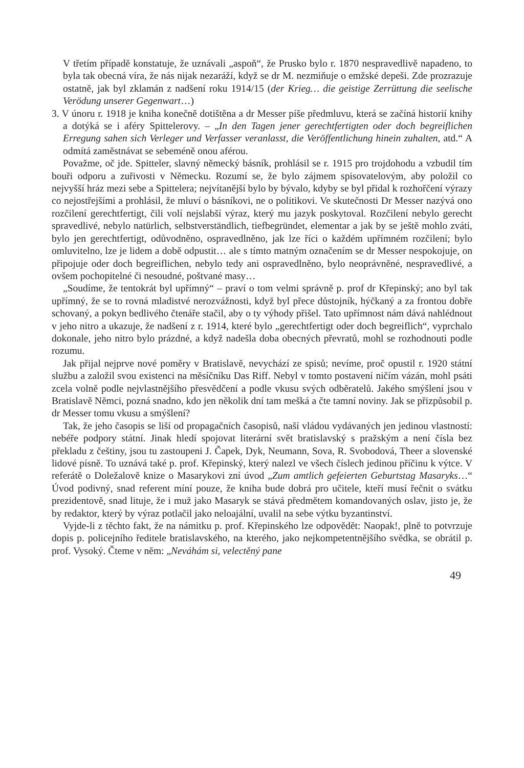V třetím případě konstatuje, že uznávali „aspoň“, že Prusko bylo r. 1870 nespravedlivě napadeno, to byla tak obecná víra, že nás nijak nezaráží, když se dr M. nezmiňuje o emžské depeši. Zde prozrazuje ostatně, jak byl zklamán z nadšení roku 1914/15 (der Krieg… die geistige Zerrüttung die seelische Verödung unserer Gegenwart…)
3. V únoru r. 1918 je kniha konečně dotištěna a dr Messer píše předmluvu, která se začíná historií knihy a dotýká se i aféry Spittelerovy. – „In den Tagen jener gerechtfertigten oder doch begreiflichen Erregung sahen sich Verleger und Verfasser veranlasst, die Veröffentlichung hinein zuhalten, atd.“ A odmítá zaměstnávat se sebeméně onou aférou.
Považme, oč jde. Spitteler, slavný německý básník, prohlásil se r. 1915 pro trojdohodu a vzbudil tím bouři odporu a zuřivosti v Německu. Rozumí se, že bylo zájmem spisovatelovým, aby položil co nejvyšší hráz mezi sebe a Spittelera; nejvítanější bylo by bývalo, kdyby se byl přidal k rozhořčení výrazy co nejostřejšími a prohlásil, že mluví o básníkovi, ne o politikovi. Ve skutečnosti Dr Messer nazývá ono rozčilení gerechtfertigt, čili volí nejslabší výraz, který mu jazyk poskytoval. Rozčilení nebylo gerecht spravedlivé, nebylo natürlich, selbstverständlich, tiefbegründet, elementar a jak by se ještě mohlo zváti, bylo jen gerechtfertigt, odůvodněno, ospravedlněno, jak lze říci o každém upřímném rozčilení; bylo omluvitelno, lze je lidem a době odpustit… ale s tímto matným označením se dr Messer nespokojuje, on připojuje oder doch begreiflichen, nebylo tedy ani ospravedlněno, bylo neoprávněné, nespravedlivé, a ovšem pochopitelné či nesoudné, poštvané masy…
„Soudíme, že tentokrát byl upřímný“ – praví o tom velmi správně p. prof dr Křepinský; ano byl tak upřímný, že se to rovná mladistvé nerozvážnosti, když byl přece důstojník, hýčkaný a za frontou dobře schovaný, a pokyn bedlivého čtenáře stačil, aby o ty výhody přišel. Tato upřímnost nám dává nahlédnout v jeho nitro a ukazuje, že nadšení z r. 1914, které bylo „gerechtfertigt oder doch begreiflich“, vyprchalo dokonale, jeho nitro bylo prázdné, a když nadešla doba obecných převratů, mohl se rozhodnouti podle rozumu.
Jak přijal nejprve nové poměry v Bratislavě, nevychází ze spisů; nevíme, proč opustil r. 1920 státní službu a založil svou existenci na měsíčníku Das Riff. Nebyl v tomto postavení ničím vázán, mohl psáti zcela volně podle nejvlastnějšího přesvědčení a podle vkusu svých odběratelů. Jakého smýšlení jsou v Bratislavě Němci, pozná snadno, kdo jen několik dní tam mešká a čte tamní noviny. Jak se přizpůsobil p. dr Messer tomu vkusu a smýšlení?
Tak, že jeho časopis se liší od propagačních časopisů, naší vládou vydávaných jen jedinou vlastností: nebéře podpory státní. Jinak hledí spojovat literární svět bratislavský s pražským a není čísla bez překladu z češtiny, jsou tu zastoupeni J. Čapek, Dyk, Neumann, Sova, R. Svobodová, Theer a slovenské lidové písně. To uznává také p. prof. Křepinský, který nalezl ve všech číslech jedinou příčinu k výtce. V referátě o Doležalově knize o Masarykovi zní úvod „Zum amtlich gefeierten Geburtstag Masaryks…“ Úvod podivný, snad referent míní pouze, že kniha bude dobrá pro učitele, kteří musí řečnit o svátku prezidentově, snad lituje, že i muž jako Masaryk se stává předmětem komandovaných oslav, jisto je, že by redaktor, který by výraz potlačil jako neloajální, uvalil na sebe výtku byzantinství.
Vyjde-li z těchto fakt, že na námitku p. prof. Křepinského lze odpovědět: Naopak!, plně to potvrzuje dopis p. policejního ředitele bratislavského, na kterého, jako nejkompetentnějšího svědka, se obrátil p. prof. Vysoký. Čteme v něm: „Neváhám si, velectěný pane
49